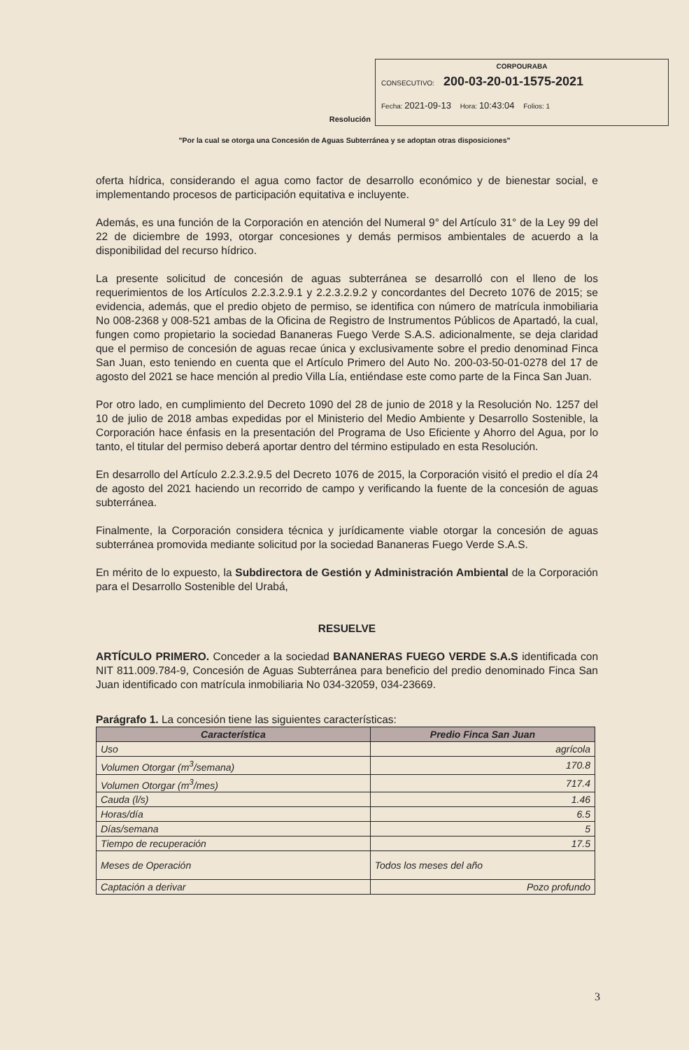Resolución
CORPOURABA
CONSECUTIVO: 200-03-20-01-1575-2021
Fecha: 2021-09-13 Hora: 10:43:04 Folios: 1
"Por la cual se otorga una Concesión de Aguas Subterránea y se adoptan otras disposiciones"
oferta hídrica, considerando el agua como factor de desarrollo económico y de bienestar social, e implementando procesos de participación equitativa e incluyente.
Además, es una función de la Corporación en atención del Numeral 9° del Artículo 31° de la Ley 99 del 22 de diciembre de 1993, otorgar concesiones y demás permisos ambientales de acuerdo a la disponibilidad del recurso hídrico.
La presente solicitud de concesión de aguas subterránea se desarrolló con el lleno de los requerimientos de los Artículos 2.2.3.2.9.1 y 2.2.3.2.9.2 y concordantes del Decreto 1076 de 2015; se evidencia, además, que el predio objeto de permiso, se identifica con número de matrícula inmobiliaria No 008-2368 y 008-521 ambas de la Oficina de Registro de Instrumentos Públicos de Apartadó, la cual, fungen como propietario la sociedad Bananeras Fuego Verde S.A.S. adicionalmente, se deja claridad que el permiso de concesión de aguas recae única y exclusivamente sobre el predio denominad Finca San Juan, esto teniendo en cuenta que el Artículo Primero del Auto No. 200-03-50-01-0278 del 17 de agosto del 2021 se hace mención al predio Villa Lía, entiéndase este como parte de la Finca San Juan.
Por otro lado, en cumplimiento del Decreto 1090 del 28 de junio de 2018 y la Resolución No. 1257 del 10 de julio de 2018 ambas expedidas por el Ministerio del Medio Ambiente y Desarrollo Sostenible, la Corporación hace énfasis en la presentación del Programa de Uso Eficiente y Ahorro del Agua, por lo tanto, el titular del permiso deberá aportar dentro del término estipulado en esta Resolución.
En desarrollo del Artículo 2.2.3.2.9.5 del Decreto 1076 de 2015, la Corporación visitó el predio el día 24 de agosto del 2021 haciendo un recorrido de campo y verificando la fuente de la concesión de aguas subterránea.
Finalmente, la Corporación considera técnica y jurídicamente viable otorgar la concesión de aguas subterránea promovida mediante solicitud por la sociedad Bananeras Fuego Verde S.A.S.
En mérito de lo expuesto, la Subdirectora de Gestión y Administración Ambiental de la Corporación para el Desarrollo Sostenible del Urabá,
RESUELVE
ARTÍCULO PRIMERO. Conceder a la sociedad BANANERAS FUEGO VERDE S.A.S identificada con NIT 811.009.784-9, Concesión de Aguas Subterránea para beneficio del predio denominado Finca San Juan identificado con matrícula inmobiliaria No 034-32059, 034-23669.
Parágrafo 1. La concesión tiene las siguientes características:
| Característica | Predio Finca San Juan |
| --- | --- |
| Uso | agrícola |
| Volumen Otorgar (m<sup>3</sup>/semana) | 170.8 |
| Volumen Otorgar (m<sup>3</sup>/mes) | 717.4 |
| Cauda (l/s) | 1.46 |
| Horas/día | 6.5 |
| Días/semana | 5 |
| Tiempo de recuperación | 17.5 |
| Meses de Operación | Todos los meses del año |
| Captación a derivar | Pozo profundo |
3